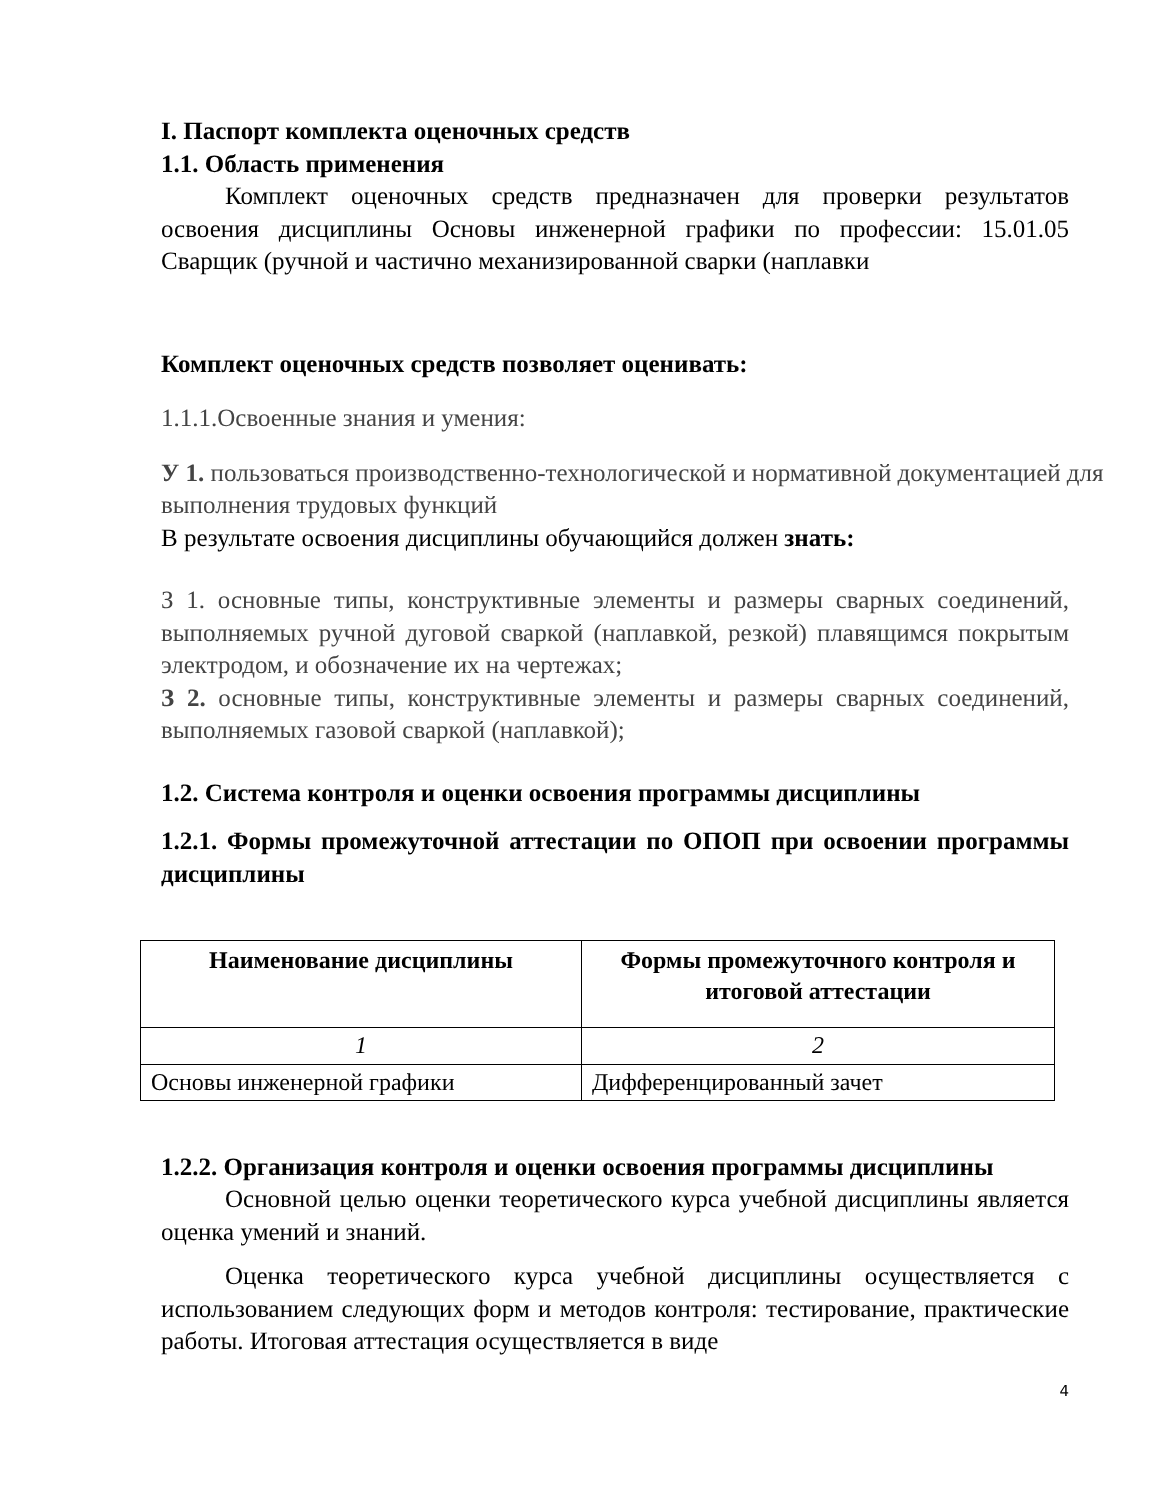I. Паспорт комплекта оценочных средств
1.1. Область применения
Комплект оценочных средств предназначен для проверки результатов освоения дисциплины Основы инженерной графики по профессии: 15.01.05 Сварщик (ручной и частично механизированной сварки (наплавки
Комплект оценочных средств позволяет оценивать:
1.1.1.Освоенные знания и умения:
У 1. пользоваться производственно-технологической и нормативной документацией для выполнения трудовых функций
В результате освоения дисциплины обучающийся должен знать:
З 1. основные типы, конструктивные элементы и размеры сварных соединений, выполняемых ручной дуговой сваркой (наплавкой, резкой) плавящимся покрытым электродом, и обозначение их на чертежах;
З 2. основные типы, конструктивные элементы и размеры сварных соединений, выполняемых газовой сваркой (наплавкой);
1.2. Система контроля и оценки освоения программы дисциплины
1.2.1. Формы промежуточной аттестации по ОПОП при освоении программы дисциплины
| Наименование дисциплины | Формы промежуточного контроля и итоговой аттестации |
| --- | --- |
| 1 | 2 |
| Основы инженерной графики | Дифференцированный зачет |
1.2.2. Организация контроля и оценки освоения программы дисциплины
Основной целью оценки теоретического курса учебной дисциплины является оценка умений и знаний.
Оценка теоретического курса учебной дисциплины осуществляется с использованием следующих форм и методов контроля: тестирование, практические работы. Итоговая аттестация осуществляется в виде
4